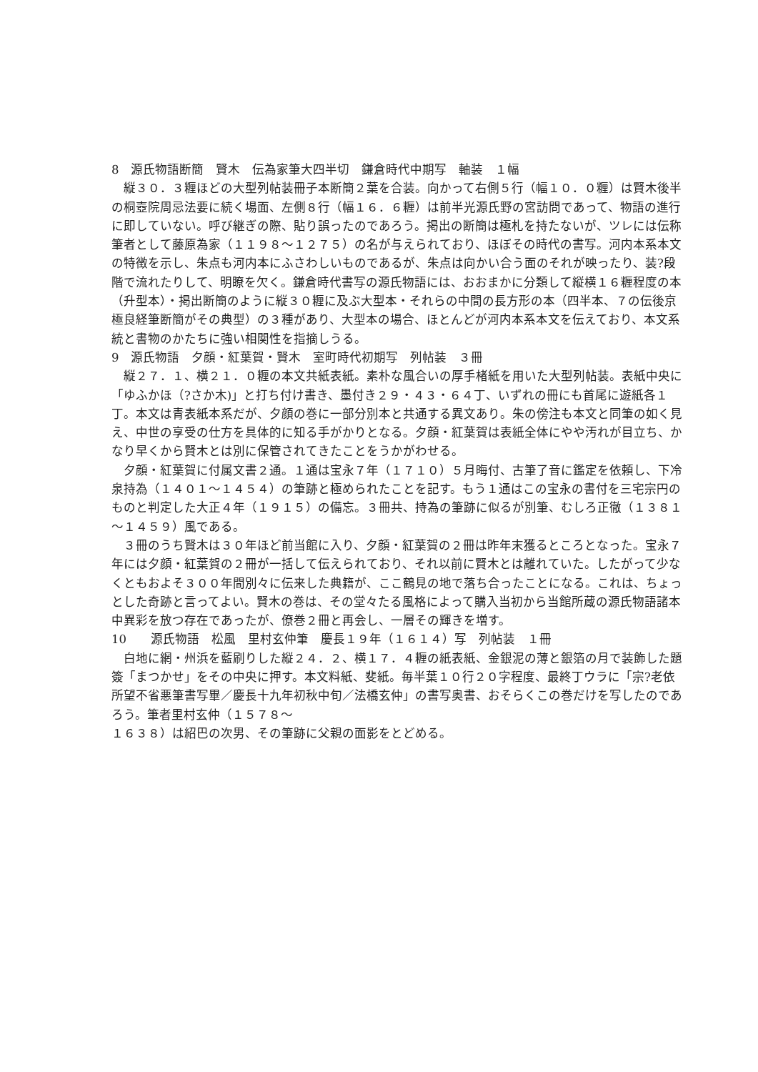8　源氏物語断簡　賢木　伝為家筆大四半切　鎌倉時代中期写　軸装　１幅
縦３０．３糎ほどの大型列帖装冊子本断簡２葉を合装。向かって右側５行（幅１０．０糎）は賢木後半の桐壺院周忌法要に続く場面、左側８行（幅１６．６糎）は前半光源氏野の宮訪問であって、物語の進行に即していない。呼び継ぎの際、貼り誤ったのであろう。掲出の断簡は極札を持たないが、ツレには伝称筆者として藤原為家（１１９８～１２７５）の名が与えられており、ほぼその時代の書写。河内本系本文の特徴を示し、朱点も河内本にふさわしいものであるが、朱点は向かい合う面のそれが映ったり、装?段階で流れたりして、明瞭を欠く。鎌倉時代書写の源氏物語には、おおまかに分類して縦横１６糎程度の本（升型本）・掲出断簡のように縦３０糎に及ぶ大型本・それらの中間の長方形の本（四半本、７の伝後京極良経筆断簡がその典型）の３種があり、大型本の場合、ほとんどが河内本系本文を伝えており、本文系統と書物のかたちに強い相関性を指摘しうる。
9　源氏物語　夕顔・紅葉賀・賢木　室町時代初期写　列帖装　３冊
縦２７．１、横２１．０糎の本文共紙表紙。素朴な風合いの厚手楮紙を用いた大型列帖装。表紙中央に「ゆふかほ（?さか木)」と打ち付け書き、墨付き２９・４３・６４丁、いずれの冊にも首尾に遊紙各１丁。本文は青表紙本系だが、夕顔の巻に一部分別本と共通する異文あり。朱の傍注も本文と同筆の如く見え、中世の享受の仕方を具体的に知る手がかりとなる。夕顔・紅葉賀は表紙全体にやや汚れが目立ち、かなり早くから賢木とは別に保管されてきたことをうかがわせる。
夕顔・紅葉賀に付属文書２通。１通は宝永７年（１７１０）５月晦付、古筆了音に鑑定を依頼し、下冷泉持為（１４０１～１４５４）の筆跡と極められたことを記す。もう１通はこの宝永の書付を三宅宗円のものと判定した大正４年（１９１５）の備忘。３冊共、持為の筆跡に似るが別筆、むしろ正徹（１３８１～１４５９）風である。
３冊のうち賢木は３０年ほど前当館に入り、夕顔・紅葉賀の２冊は昨年末獲るところとなった。宝永７年には夕顔・紅葉賀の２冊が一括して伝えられており、それ以前に賢木とは離れていた。したがって少なくともおよそ３００年間別々に伝来した典籍が、ここ鶴見の地で落ち合ったことになる。これは、ちょっとした奇跡と言ってよい。賢木の巻は、その堂々たる風格によって購入当初から当館所蔵の源氏物語諸本中異彩を放つ存在であったが、僚巻２冊と再会し、一層その輝きを増す。
10　　源氏物語　松風　里村玄仲筆　慶長１９年（１６１４）写　列帖装　１冊
白地に網・州浜を藍刷りした縦２４．２、横１７．４糎の紙表紙、金銀泥の薄と銀箔の月で装飾した題簽「まつかせ」をその中央に押す。本文料紙、斐紙。毎半葉１０行２０字程度、最終丁ウラに「宗?老依所望不省悪筆書写畢／慶長十九年初秋中旬／法橋玄仲」の書写奥書、おそらくこの巻だけを写したのであろう。筆者里村玄仲（１５７８～
１６３８）は紹巴の次男、その筆跡に父親の面影をとどめる。